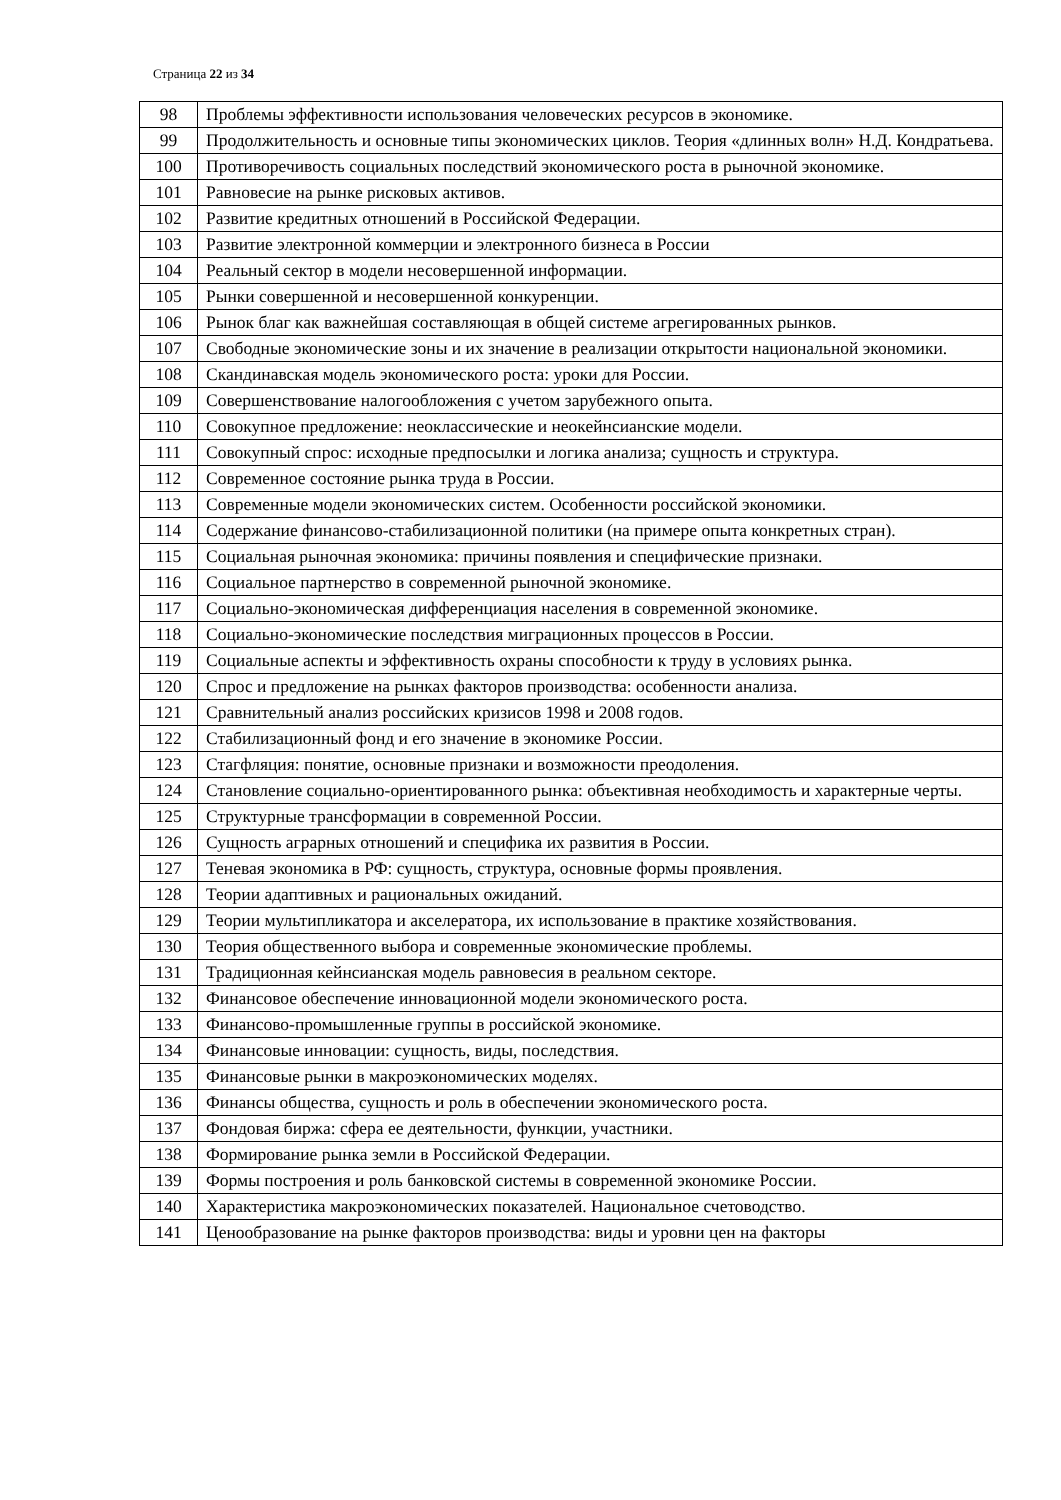Страница 22 из 34
| 98 | Проблемы эффективности использования человеческих ресурсов в экономике. |
| 99 | Продолжительность и основные типы экономических циклов. Теория «длинных волн» Н.Д. Кондратьева. |
| 100 | Противоречивость социальных последствий экономического роста в рыночной экономике. |
| 101 | Равновесие на рынке рисковых активов. |
| 102 | Развитие кредитных отношений в Российской Федерации. |
| 103 | Развитие электронной коммерции и электронного бизнеса в России |
| 104 | Реальный сектор в модели несовершенной информации. |
| 105 | Рынки совершенной и несовершенной конкуренции. |
| 106 | Рынок благ как важнейшая составляющая в общей системе агрегированных рынков. |
| 107 | Свободные экономические зоны и их значение в реализации открытости национальной экономики. |
| 108 | Скандинавская модель экономического роста: уроки для России. |
| 109 | Совершенствование налогообложения с учетом зарубежного опыта. |
| 110 | Совокупное предложение: неоклассические и неокейнсианские модели. |
| 111 | Совокупный спрос: исходные предпосылки и логика анализа; сущность и структура. |
| 112 | Современное состояние рынка труда в России. |
| 113 | Современные модели экономических систем. Особенности российской экономики. |
| 114 | Содержание финансово-стабилизационной политики (на примере опыта конкретных стран). |
| 115 | Социальная рыночная экономика: причины появления и специфические признаки. |
| 116 | Социальное партнерство в современной рыночной экономике. |
| 117 | Социально-экономическая дифференциация населения в современной экономике. |
| 118 | Социально-экономические последствия миграционных процессов в России. |
| 119 | Социальные аспекты и эффективность охраны способности к труду в условиях рынка. |
| 120 | Спрос и предложение на рынках факторов производства: особенности анализа. |
| 121 | Сравнительный анализ российских кризисов 1998 и 2008 годов. |
| 122 | Стабилизационный фонд и его значение в экономике России. |
| 123 | Стагфляция: понятие, основные признаки и возможности преодоления. |
| 124 | Становление социально-ориентированного рынка: объективная необходимость и характерные черты. |
| 125 | Структурные трансформации в современной России. |
| 126 | Сущность аграрных отношений и специфика их развития в России. |
| 127 | Теневая экономика в РФ: сущность, структура, основные формы проявления. |
| 128 | Теории адаптивных и рациональных ожиданий. |
| 129 | Теории мультипликатора и акселератора, их использование в практике хозяйствования. |
| 130 | Теория общественного выбора и современные экономические проблемы. |
| 131 | Традиционная кейнсианская модель равновесия в реальном секторе. |
| 132 | Финансовое обеспечение инновационной модели экономического роста. |
| 133 | Финансово-промышленные группы в российской экономике. |
| 134 | Финансовые инновации: сущность, виды, последствия. |
| 135 | Финансовые рынки в макроэкономических моделях. |
| 136 | Финансы общества, сущность и роль в обеспечении экономического роста. |
| 137 | Фондовая биржа: сфера ее деятельности, функции, участники. |
| 138 | Формирование рынка земли в Российской Федерации. |
| 139 | Формы построения и роль банковской системы в современной экономике России. |
| 140 | Характеристика макроэкономических показателей. Национальное счетоводство. |
| 141 | Ценообразование на рынке факторов производства: виды и уровни цен на факторы |